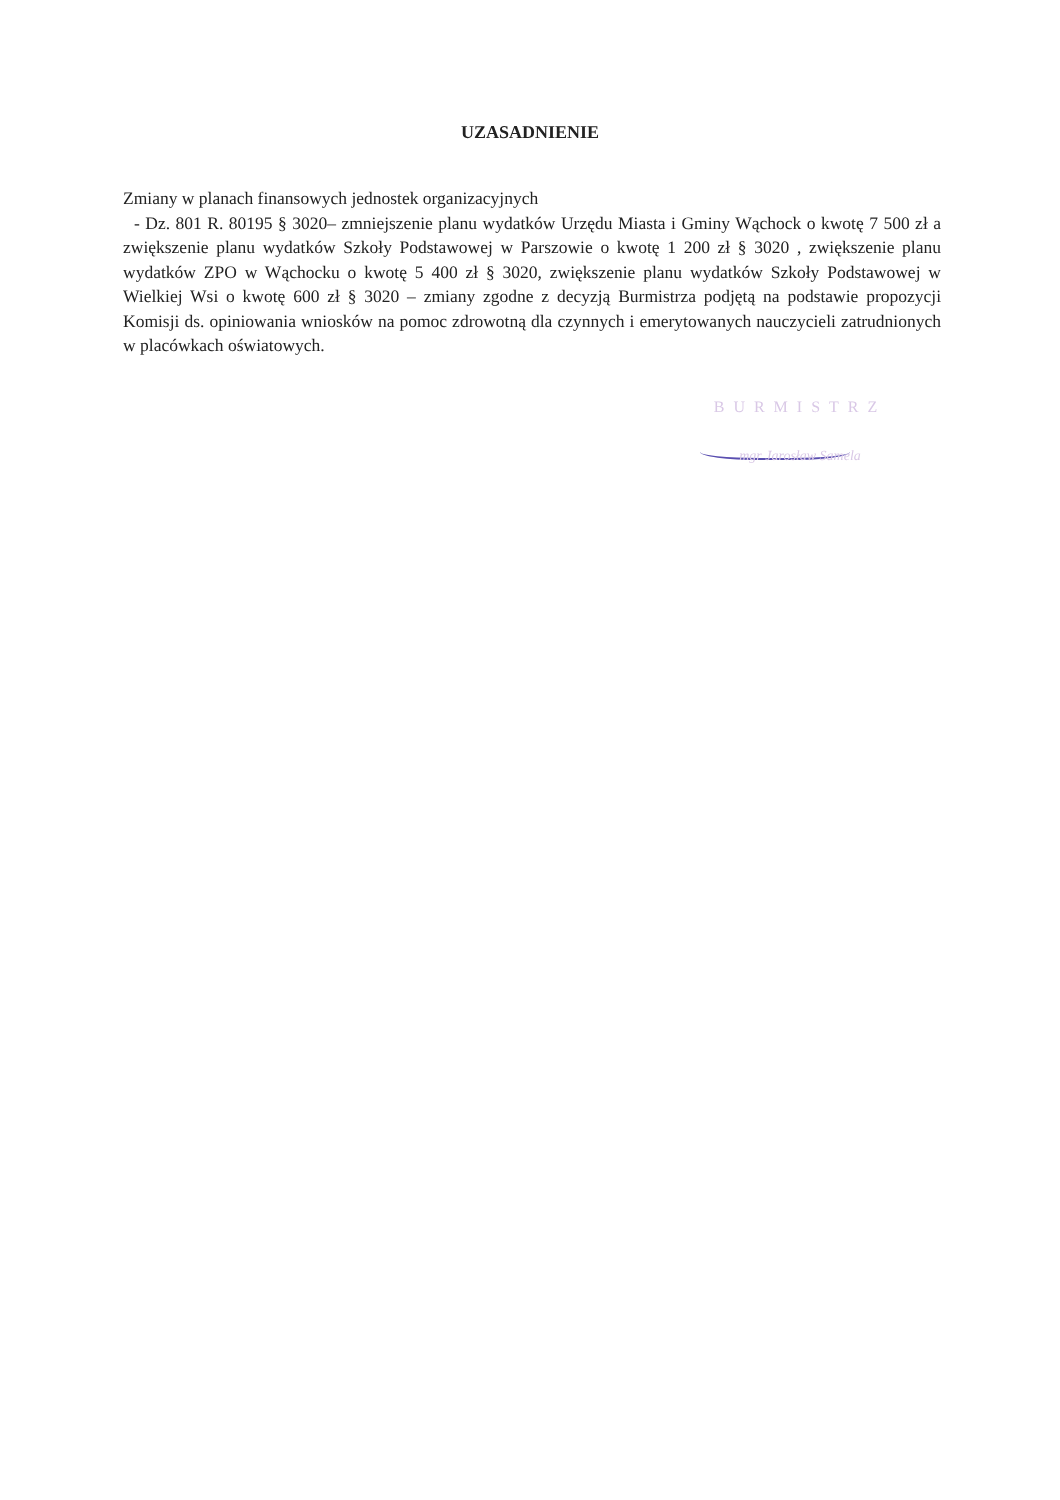UZASADNIENIE
Zmiany w planach finansowych jednostek organizacyjnych
- Dz. 801 R. 80195 § 3020– zmniejszenie planu wydatków Urzędu Miasta i Gminy Wąchock o kwotę 7 500 zł a zwiększenie planu wydatków Szkoły Podstawowej w Parszowie o kwotę 1 200 zł § 3020 , zwiększenie planu wydatków ZPO w Wąchocku o kwotę 5 400 zł § 3020, zwiększenie planu wydatków Szkoły Podstawowej w Wielkiej Wsi o kwotę 600 zł § 3020 – zmiany zgodne z decyzją Burmistrza podjętą na podstawie propozycji Komisji ds. opiniowania wniosków na pomoc zdrowotną dla czynnych i emerytowanych nauczycieli zatrudnionych w placówkach oświatowych.
BURMISTRZ
mgr Jarosław Samela